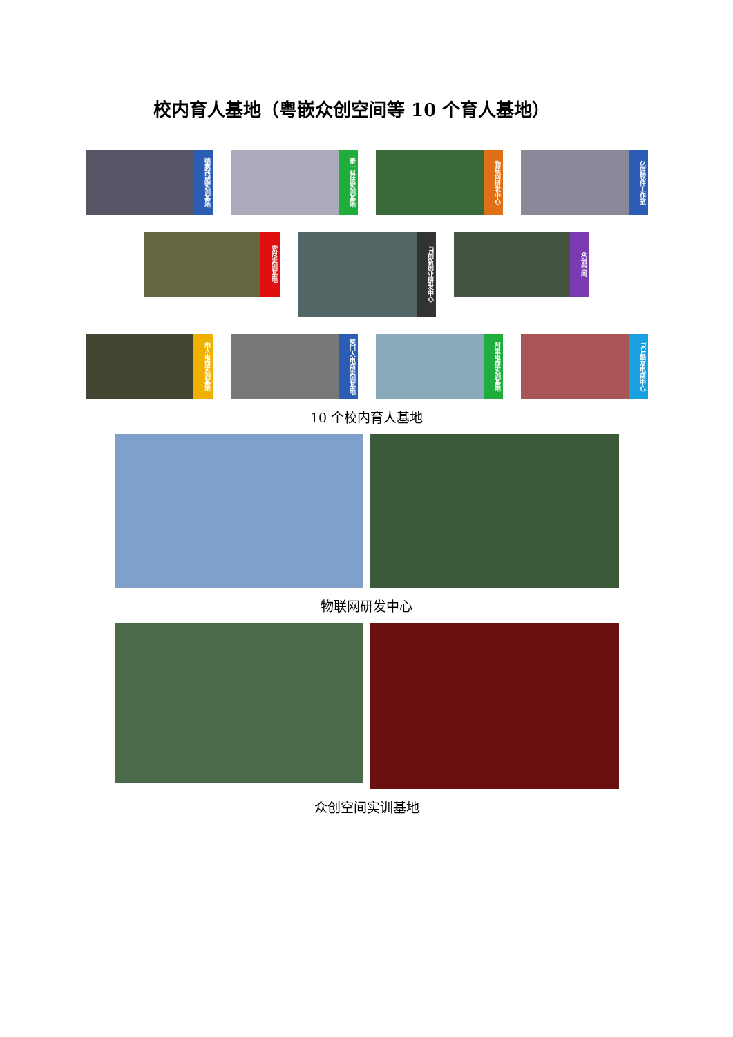校内育人基地（粤嵌众创空间等 10 个育人基地）
德赛西威实训基地
泰一科技实训基地
物联网研发中心
亿匠软件工作室
索尼实训基地
IT创新创业研发中心
众创空间
雨人电商实训基地
奖门人电商实训基地
阿里电商实训基地
TCL酷友电商中心
10 个校内育人基地
物联网研发中心
众创空间实训基地